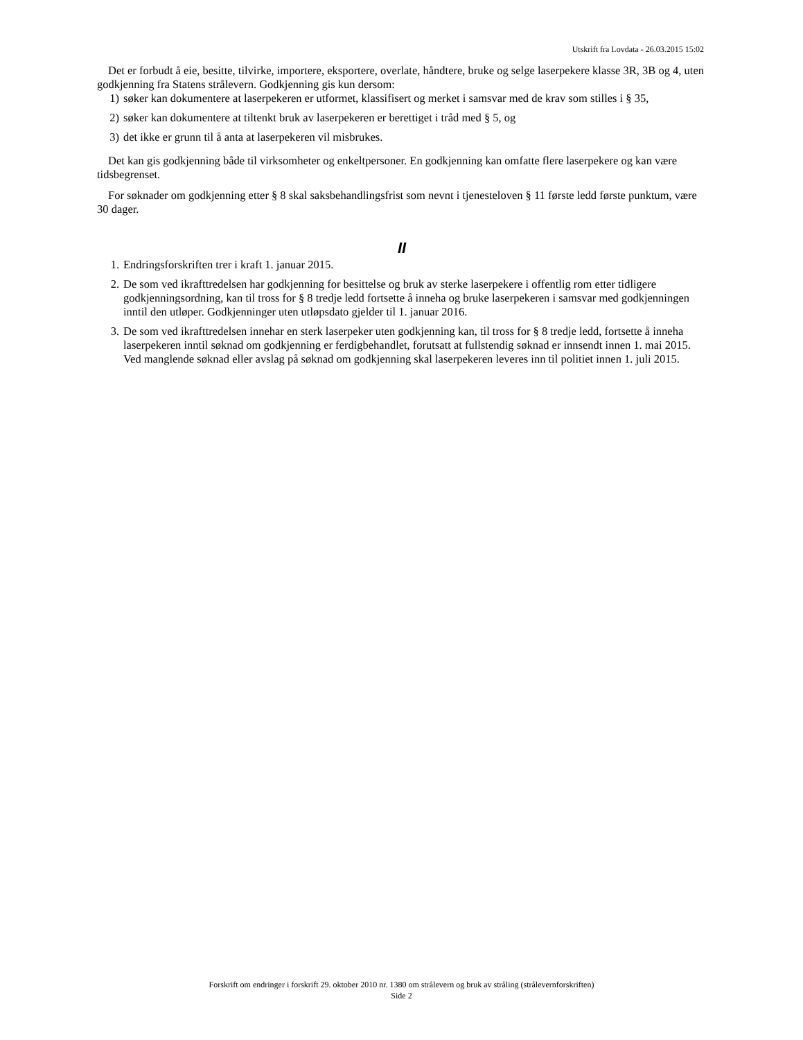Utskrift fra Lovdata - 26.03.2015 15:02
Det er forbudt å eie, besitte, tilvirke, importere, eksportere, overlate, håndtere, bruke og selge laserpekere klasse 3R, 3B og 4, uten godkjenning fra Statens strålevern. Godkjenning gis kun dersom:
1) søker kan dokumentere at laserpekeren er utformet, klassifisert og merket i samsvar med de krav som stilles i § 35,
2) søker kan dokumentere at tiltenkt bruk av laserpekeren er berettiget i tråd med § 5, og
3) det ikke er grunn til å anta at laserpekeren vil misbrukes.
Det kan gis godkjenning både til virksomheter og enkeltpersoner. En godkjenning kan omfatte flere laserpekere og kan være tidsbegrenset.
For søknader om godkjenning etter § 8 skal saksbehandlingsfrist som nevnt i tjenesteloven § 11 første ledd første punktum, være 30 dager.
II
1. Endringsforskriften trer i kraft 1. januar 2015.
2. De som ved ikrafttredelsen har godkjenning for besittelse og bruk av sterke laserpekere i offentlig rom etter tidligere godkjenningsordning, kan til tross for § 8 tredje ledd fortsette å inneha og bruke laserpekeren i samsvar med godkjenningen inntil den utløper. Godkjenninger uten utløpsdato gjelder til 1. januar 2016.
3. De som ved ikrafttredelsen innehar en sterk laserpeker uten godkjenning kan, til tross for § 8 tredje ledd, fortsette å inneha laserpekeren inntil søknad om godkjenning er ferdigbehandlet, forutsatt at fullstendig søknad er innsendt innen 1. mai 2015. Ved manglende søknad eller avslag på søknad om godkjenning skal laserpekeren leveres inn til politiet innen 1. juli 2015.
Forskrift om endringer i forskrift 29. oktober 2010 nr. 1380 om strålevern og bruk av stråling (strålevernforskriften)
Side 2